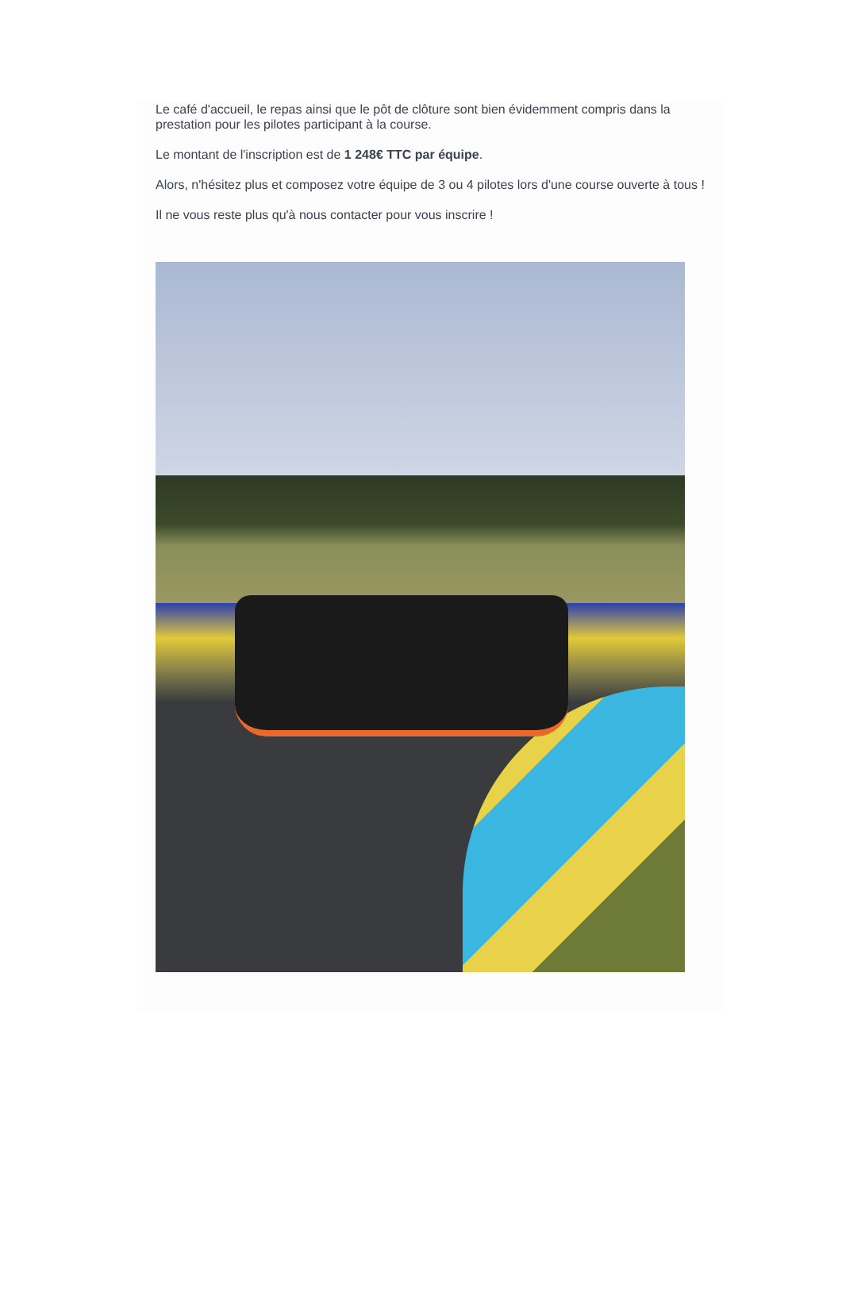Le café d'accueil, le repas ainsi que le pôt de clôture sont bien évidemment compris dans la prestation pour les pilotes participant à la course.
Le montant de l'inscription est de 1 248€ TTC par équipe.
Alors, n'hésitez plus et composez votre équipe de 3 ou 4 pilotes lors d'une course ouverte à tous !
Il ne vous reste plus qu'à nous contacter pour vous inscrire !